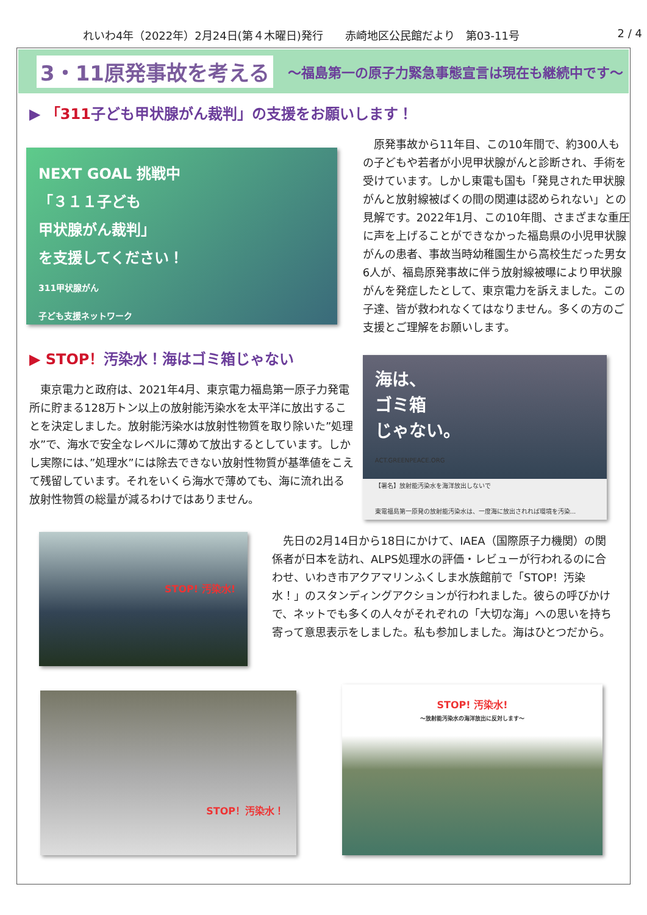れいわ4年（2022年）2月24日(第４木曜日)発行　　赤崎地区公民館だより　第03-11号 2 / 4
3・11原発事故を考える 〜福島第一の原子力緊急事態宣言は現在も継続中です〜
▶ 「311子ども甲状腺がん裁判」の支援をお願いします！
NEXT GOAL 挑戦中
「３１１子ども
甲状腺がん裁判」
を支援してください！
311甲状腺がん
子ども支援ネットワーク
▶ STOP！汚染水！海はゴミ箱じゃない
　東京電力と政府は、2021年4月、東京電力福島第一原子力発電所に貯まる128万トン以上の放射能汚染水を太平洋に放出することを決定しました。放射能汚染水は放射性物質を取り除いた”処理水”で、海水で安全なレベルに薄めて放出するとしています。しかし実際には、”処理水”には除去できない放射性物質が基準値をこえて残留しています。それをいくら海水で薄めても、海に流れ出る放射性物質の総量が減るわけではありません。
　原発事故から11年目、この10年間で、約300人もの子どもや若者が小児甲状腺がんと診断され、手術を受けています。しかし東電も国も「発見された甲状腺がんと放射線被ばくの間の関連は認められない」との見解です。2022年1月、この10年間、さまざまな重圧に声を上げることができなかった福島県の小児甲状腺がんの患者、事故当時幼稚園生から高校生だった男女6人が、福島原発事故に伴う放射線被曝により甲状腺がんを発症したとして、東京電力を訴えました。この子達、皆が救われなくてはなりません。多くの方のご支援とご理解をお願いします。
海は、
ゴミ箱
じゃない。
ACT.GREENPEACE.ORG
【署名】放射能汚染水を海洋放出しないで
東電福島第一原発の放射能汚染水は、一度海に放出されれば環境を汚染...
STOP! 汚染水!
　先日の2月14日から18日にかけて、IAEA（国際原子力機関）の関係者が日本を訪れ、ALPS処理水の評価・レビューが行われるのに合わせ、いわき市アクアマリンふくしま水族館前で「STOP！汚染水！」のスタンディングアクションが行われました。彼らの呼びかけで、ネットでも多くの人々がそれぞれの「大切な海」への思いを持ち寄って意思表示をしました。私も参加しました。海はひとつだから。
STOP！汚染水！
STOP! 汚染水!
〜放射能汚染水の海洋放出に反対します〜